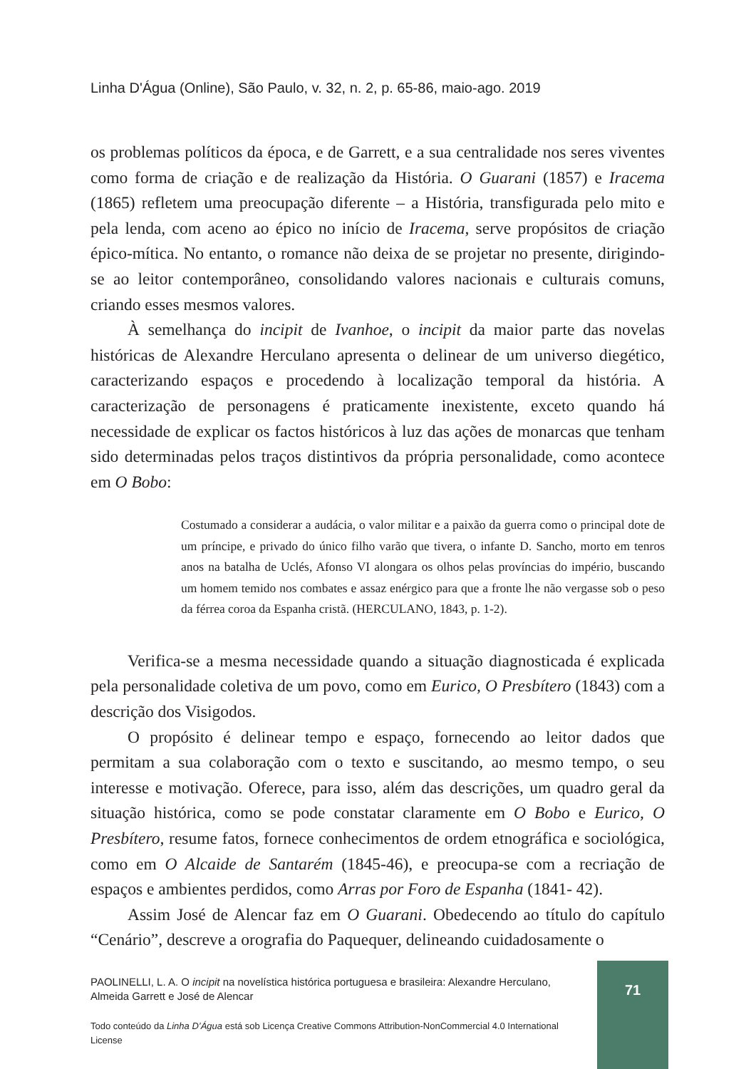Linha D'Água (Online), São Paulo, v. 32, n. 2, p. 65-86, maio-ago. 2019
os problemas políticos da época, e de Garrett, e a sua centralidade nos seres viventes como forma de criação e de realização da História. O Guarani (1857) e Iracema (1865) refletem uma preocupação diferente – a História, transfigurada pelo mito e pela lenda, com aceno ao épico no início de Iracema, serve propósitos de criação épico-mítica. No entanto, o romance não deixa de se projetar no presente, dirigindo-se ao leitor contemporâneo, consolidando valores nacionais e culturais comuns, criando esses mesmos valores.
À semelhança do incipit de Ivanhoe, o incipit da maior parte das novelas históricas de Alexandre Herculano apresenta o delinear de um universo diegético, caracterizando espaços e procedendo à localização temporal da história. A caracterização de personagens é praticamente inexistente, exceto quando há necessidade de explicar os factos históricos à luz das ações de monarcas que tenham sido determinadas pelos traços distintivos da própria personalidade, como acontece em O Bobo:
Costumado a considerar a audácia, o valor militar e a paixão da guerra como o principal dote de um príncipe, e privado do único filho varão que tivera, o infante D. Sancho, morto em tenros anos na batalha de Uclés, Afonso VI alongara os olhos pelas províncias do império, buscando um homem temido nos combates e assaz enérgico para que a fronte lhe não vergasse sob o peso da férrea coroa da Espanha cristã. (HERCULANO, 1843, p. 1-2).
Verifica-se a mesma necessidade quando a situação diagnosticada é explicada pela personalidade coletiva de um povo, como em Eurico, O Presbítero (1843) com a descrição dos Visigodos.
O propósito é delinear tempo e espaço, fornecendo ao leitor dados que permitam a sua colaboração com o texto e suscitando, ao mesmo tempo, o seu interesse e motivação. Oferece, para isso, além das descrições, um quadro geral da situação histórica, como se pode constatar claramente em O Bobo e Eurico, O Presbítero, resume fatos, fornece conhecimentos de ordem etnográfica e sociológica, como em O Alcaide de Santarém (1845-46), e preocupa-se com a recriação de espaços e ambientes perdidos, como Arras por Foro de Espanha (1841- 42).
Assim José de Alencar faz em O Guarani. Obedecendo ao título do capítulo “Cenário”, descreve a orografia do Paquequer, delineando cuidadosamente o
PAOLINELLI, L. A. O incipit na novelística histórica portuguesa e brasileira: Alexandre Herculano, Almeida Garrett e José de Alencar
Todo conteúdo da Linha D’Água está sob Licença Creative Commons Attribution-NonCommercial 4.0 International License
71